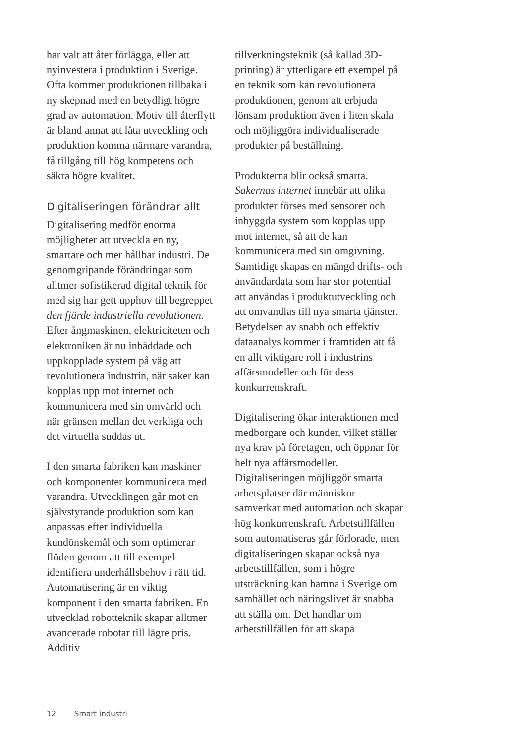har valt att åter förlägga, eller att nyinvestera i produktion i Sverige. Ofta kommer produktionen tillbaka i ny skepnad med en betydligt högre grad av automation. Motiv till återflytt är bland annat att låta utveckling och produktion komma närmare varandra, få tillgång till hög kompetens och säkra högre kvalitet.
Digitaliseringen förändrar allt
Digitalisering medför enorma möjligheter att utveckla en ny, smartare och mer hållbar industri. De genomgripande förändringar som alltmer sofistikerad digital teknik för med sig har gett upphov till begreppet den fjärde industriella revolutionen. Efter ångmaskinen, elektriciteten och elektroniken är nu inbäddade och uppkopplade system på väg att revolutionera industrin, när saker kan kopplas upp mot internet och kommunicera med sin omvärld och när gränsen mellan det verkliga och det virtuella suddas ut.
I den smarta fabriken kan maskiner och komponenter kommunicera med varandra. Utvecklingen går mot en självstyrande produktion som kan anpassas efter individuella kundönskemål och som optimerar flöden genom att till exempel identifiera underhållsbehov i rätt tid. Automatisering är en viktig komponent i den smarta fabriken. En utvecklad robotteknik skapar alltmer avancerade robotar till lägre pris. Additiv
tillverkningsteknik (så kallad 3D-printing) är ytterligare ett exempel på en teknik som kan revolutionera produktionen, genom att erbjuda lönsam produktion även i liten skala och möjliggöra individualiserade produkter på beställning.
Produkterna blir också smarta. Sakernas internet innebär att olika produkter förses med sensorer och inbyggda system som kopplas upp mot internet, så att de kan kommunicera med sin omgivning. Samtidigt skapas en mängd drifts- och användardata som har stor potential att användas i produktutveckling och att omvandlas till nya smarta tjänster. Betydelsen av snabb och effektiv dataanalys kommer i framtiden att få en allt viktigare roll i industrins affärsmodeller och för dess konkurrenskraft.
Digitalisering ökar interaktionen med medborgare och kunder, vilket ställer nya krav på företagen, och öppnar för helt nya affärsmodeller. Digitaliseringen möjliggör smarta arbetsplatser där människor samverkar med automation och skapar hög konkurrenskraft. Arbetstillfällen som automatiseras går förlorade, men digitaliseringen skapar också nya arbetstillfällen, som i högre utsträckning kan hamna i Sverige om samhället och näringslivet är snabba att ställa om. Det handlar om arbetstillfällen för att skapa
12 Smart industri